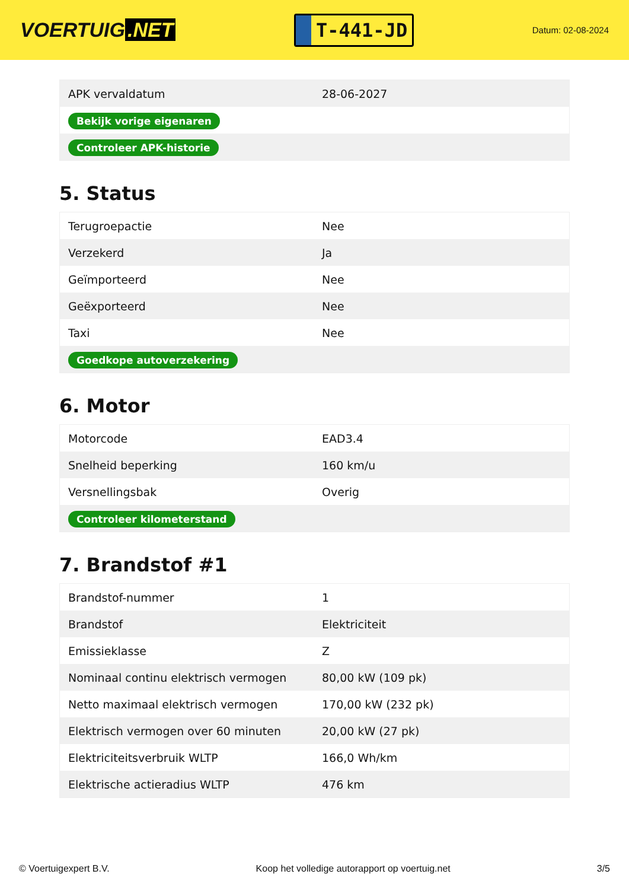VOERTUIG.NET
T-441-JD
Datum: 02-08-2024
| APK vervaldatum | 28-06-2027 |
| Bekijk vorige eigenaren | |
| Controleer APK-historie | |
5. Status
| Terugroepactie | Nee |
| Verzekerd | Ja |
| Geïmporteerd | Nee |
| Geëxporteerd | Nee |
| Taxi | Nee |
| Goedkope autoverzekering | |
6. Motor
| Motorcode | EAD3.4 |
| Snelheid beperking | 160 km/u |
| Versnellingsbak | Overig |
| Controleer kilometerstand | |
7. Brandstof #1
| Brandstof-nummer | 1 |
| Brandstof | Elektriciteit |
| Emissieklasse | Z |
| Nominaal continu elektrisch vermogen | 80,00 kW (109 pk) |
| Netto maximaal elektrisch vermogen | 170,00 kW (232 pk) |
| Elektrisch vermogen over 60 minuten | 20,00 kW (27 pk) |
| Elektriciteitsverbruik WLTP | 166,0 Wh/km |
| Elektrische actieradius WLTP | 476 km |
© Voertuigexpert B.V. Koop het volledige autorapport op voertuig.net 3/5